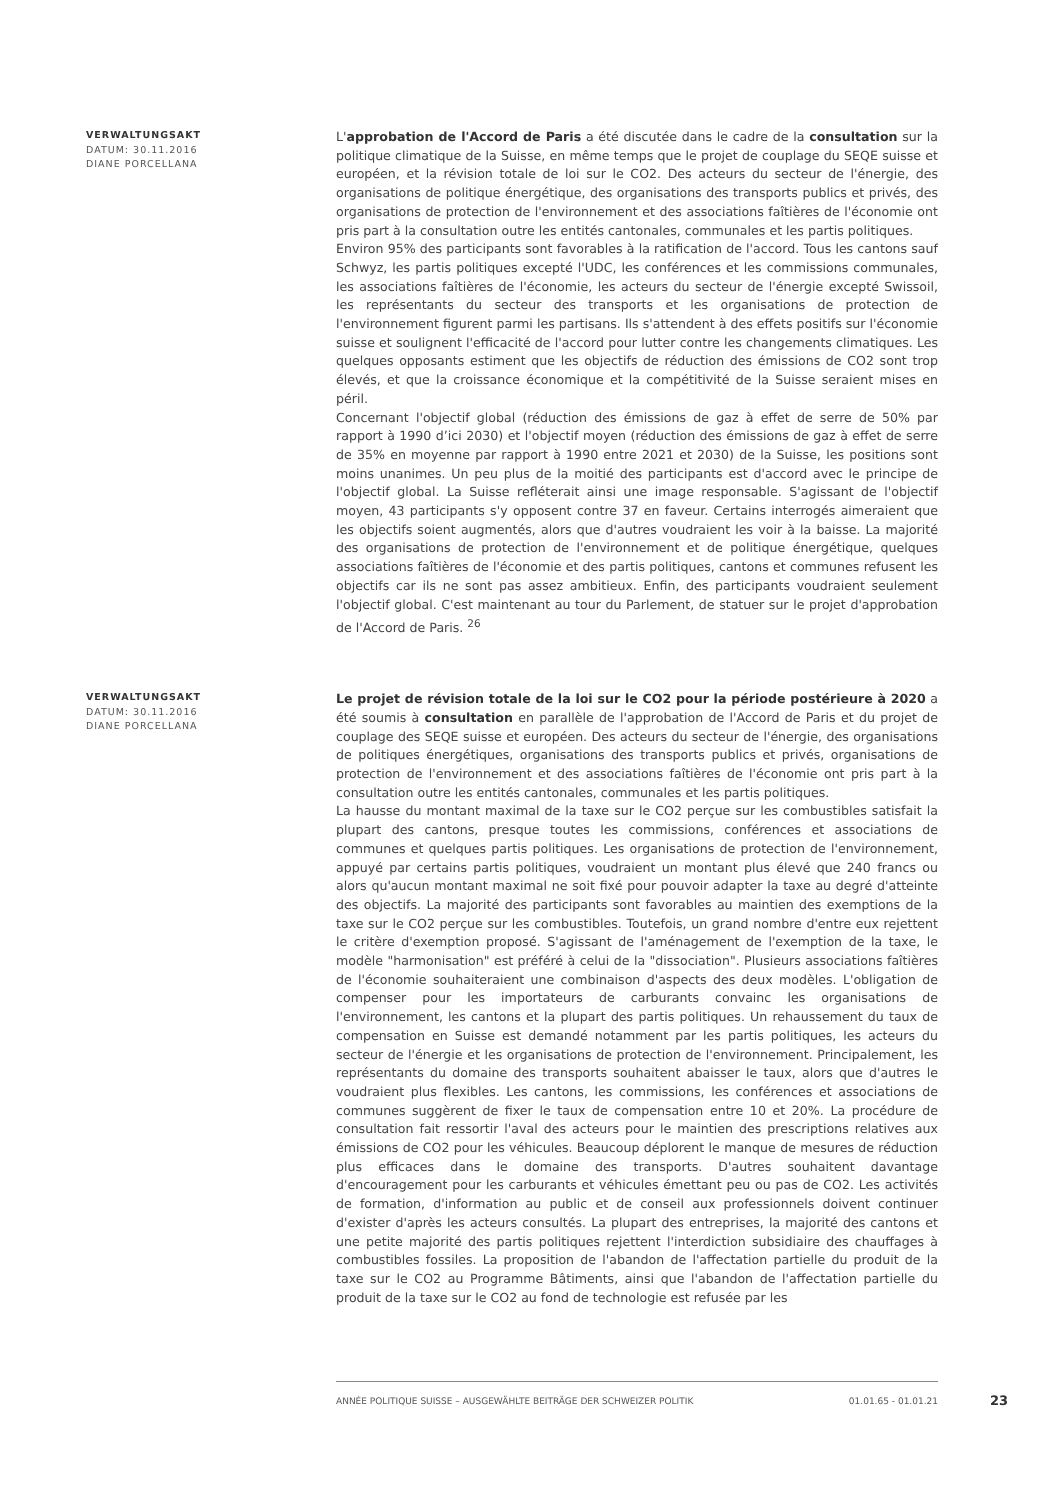VERWALTUNGSAKT
DATUM: 30.11.2016
DIANE PORCELLANA
L'approbation de l'Accord de Paris a été discutée dans le cadre de la consultation sur la politique climatique de la Suisse, en même temps que le projet de couplage du SEQE suisse et européen, et la révision totale de loi sur le CO2. Des acteurs du secteur de l'énergie, des organisations de politique énergétique, des organisations des transports publics et privés, des organisations de protection de l'environnement et des associations faîtières de l'économie ont pris part à la consultation outre les entités cantonales, communales et les partis politiques.
Environ 95% des participants sont favorables à la ratification de l'accord. Tous les cantons sauf Schwyz, les partis politiques excepté l'UDC, les conférences et les commissions communales, les associations faîtières de l'économie, les acteurs du secteur de l'énergie excepté Swissoil, les représentants du secteur des transports et les organisations de protection de l'environnement figurent parmi les partisans. Ils s'attendent à des effets positifs sur l'économie suisse et soulignent l'efficacité de l'accord pour lutter contre les changements climatiques. Les quelques opposants estiment que les objectifs de réduction des émissions de CO2 sont trop élevés, et que la croissance économique et la compétitivité de la Suisse seraient mises en péril.
Concernant l'objectif global (réduction des émissions de gaz à effet de serre de 50% par rapport à 1990 d’ici 2030) et l'objectif moyen (réduction des émissions de gaz à effet de serre de 35% en moyenne par rapport à 1990 entre 2021 et 2030) de la Suisse, les positions sont moins unanimes. Un peu plus de la moitié des participants est d'accord avec le principe de l'objectif global. La Suisse refléterait ainsi une image responsable. S'agissant de l'objectif moyen, 43 participants s'y opposent contre 37 en faveur. Certains interrogés aimeraient que les objectifs soient augmentés, alors que d'autres voudraient les voir à la baisse. La majorité des organisations de protection de l'environnement et de politique énergétique, quelques associations faîtières de l'économie et des partis politiques, cantons et communes refusent les objectifs car ils ne sont pas assez ambitieux. Enfin, des participants voudraient seulement l'objectif global. C'est maintenant au tour du Parlement, de statuer sur le projet d'approbation de l'Accord de Paris. <sup>26</sup>
VERWALTUNGSAKT
DATUM: 30.11.2016
DIANE PORCELLANA
Le projet de révision totale de la loi sur le CO2 pour la période postérieure à 2020 a été soumis à consultation en parallèle de l'approbation de l'Accord de Paris et du projet de couplage des SEQE suisse et européen. Des acteurs du secteur de l'énergie, des organisations de politiques énergétiques, organisations des transports publics et privés, organisations de protection de l'environnement et des associations faîtières de l'économie ont pris part à la consultation outre les entités cantonales, communales et les partis politiques.
La hausse du montant maximal de la taxe sur le CO2 perçue sur les combustibles satisfait la plupart des cantons, presque toutes les commissions, conférences et associations de communes et quelques partis politiques. Les organisations de protection de l'environnement, appuyé par certains partis politiques, voudraient un montant plus élevé que 240 francs ou alors qu'aucun montant maximal ne soit fixé pour pouvoir adapter la taxe au degré d'atteinte des objectifs. La majorité des participants sont favorables au maintien des exemptions de la taxe sur le CO2 perçue sur les combustibles. Toutefois, un grand nombre d'entre eux rejettent le critère d'exemption proposé. S'agissant de l'aménagement de l'exemption de la taxe, le modèle "harmonisation" est préféré à celui de la "dissociation". Plusieurs associations faîtières de l'économie souhaiteraient une combinaison d'aspects des deux modèles. L'obligation de compenser pour les importateurs de carburants convainc les organisations de l'environnement, les cantons et la plupart des partis politiques. Un rehaussement du taux de compensation en Suisse est demandé notamment par les partis politiques, les acteurs du secteur de l'énergie et les organisations de protection de l'environnement. Principalement, les représentants du domaine des transports souhaitent abaisser le taux, alors que d'autres le voudraient plus flexibles. Les cantons, les commissions, les conférences et associations de communes suggèrent de fixer le taux de compensation entre 10 et 20%. La procédure de consultation fait ressortir l'aval des acteurs pour le maintien des prescriptions relatives aux émissions de CO2 pour les véhicules. Beaucoup déplorent le manque de mesures de réduction plus efficaces dans le domaine des transports. D'autres souhaitent davantage d'encouragement pour les carburants et véhicules émettant peu ou pas de CO2. Les activités de formation, d'information au public et de conseil aux professionnels doivent continuer d'exister d'après les acteurs consultés. La plupart des entreprises, la majorité des cantons et une petite majorité des partis politiques rejettent l'interdiction subsidiaire des chauffages à combustibles fossiles. La proposition de l'abandon de l'affectation partielle du produit de la taxe sur le CO2 au Programme Bâtiments, ainsi que l'abandon de l'affectation partielle du produit de la taxe sur le CO2 au fond de technologie est refusée par les
ANNÉE POLITIQUE SUISSE – AUSGEWÄHLTE BEITRÄGE DER SCHWEIZER POLITIK 01.01.65 - 01.01.21
23